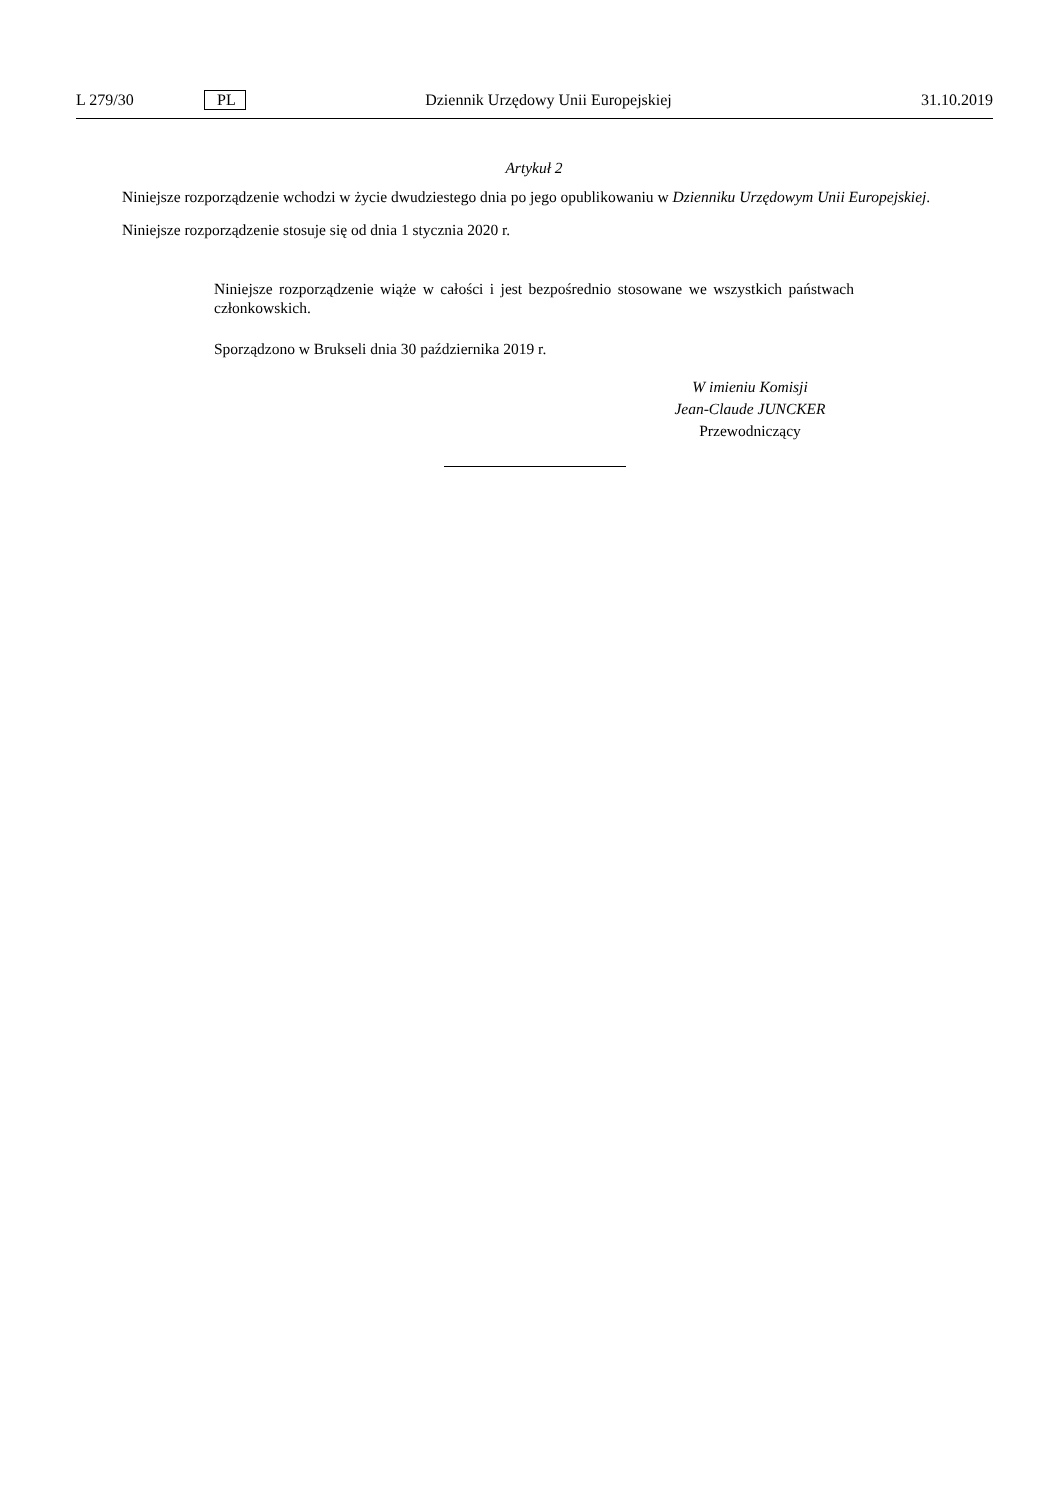L 279/30 PL Dziennik Urzędowy Unii Europejskiej 31.10.2019
Artykuł 2
Niniejsze rozporządzenie wchodzi w życie dwudziestego dnia po jego opublikowaniu w Dzienniku Urzędowym Unii Europejskiej.
Niniejsze rozporządzenie stosuje się od dnia 1 stycznia 2020 r.
Niniejsze rozporządzenie wiąże w całości i jest bezpośrednio stosowane we wszystkich państwach członkowskich.
Sporządzono w Brukseli dnia 30 października 2019 r.
W imieniu Komisji
Jean-Claude JUNCKER
Przewodniczący